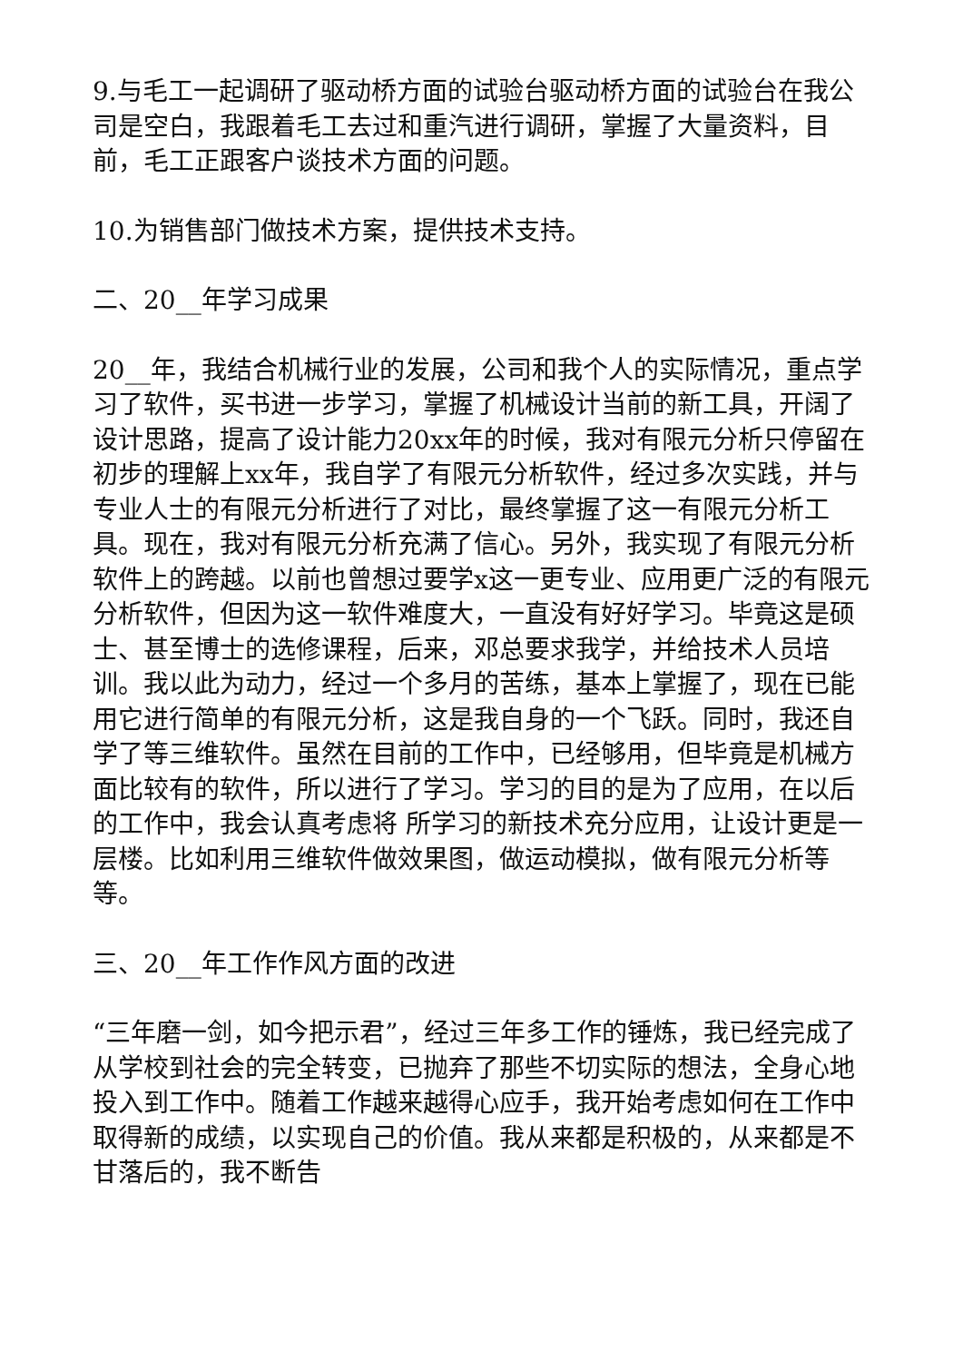9.与毛工一起调研了驱动桥方面的试验台驱动桥方面的试验台在我公司是空白，我跟着毛工去过和重汽进行调研，掌握了大量资料，目前，毛工正跟客户谈技术方面的问题。
10.为销售部门做技术方案，提供技术支持。
二、20__年学习成果
20__年，我结合机械行业的发展，公司和我个人的实际情况，重点学习了软件，买书进一步学习，掌握了机械设计当前的新工具，开阔了设计思路，提高了设计能力20xx年的时候，我对有限元分析只停留在初步的理解上xx年，我自学了有限元分析软件，经过多次实践，并与专业人士的有限元分析进行了对比，最终掌握了这一有限元分析工具。现在，我对有限元分析充满了信心。另外，我实现了有限元分析软件上的跨越。以前也曾想过要学x这一更专业、应用更广泛的有限元分析软件，但因为这一软件难度大，一直没有好好学习。毕竟这是硕士、甚至博士的选修课程，后来，邓总要求我学，并给技术人员培训。我以此为动力，经过一个多月的苦练，基本上掌握了，现在已能用它进行简单的有限元分析，这是我自身的一个飞跃。同时，我还自学了等三维软件。虽然在目前的工作中，已经够用，但毕竟是机械方面比较有的软件，所以进行了学习。学习的目的是为了应用，在以后的工作中，我会认真考虑将 所学习的新技术充分应用，让设计更是一层楼。比如利用三维软件做效果图，做运动模拟，做有限元分析等等。
三、20__年工作作风方面的改进
“三年磨一剑，如今把示君”，经过三年多工作的锤炼，我已经完成了从学校到社会的完全转变，已抛弃了那些不切实际的想法，全身心地投入到工作中。随着工作越来越得心应手，我开始考虑如何在工作中取得新的成绩，以实现自己的价值。我从来都是积极的，从来都是不甘落后的，我不断告